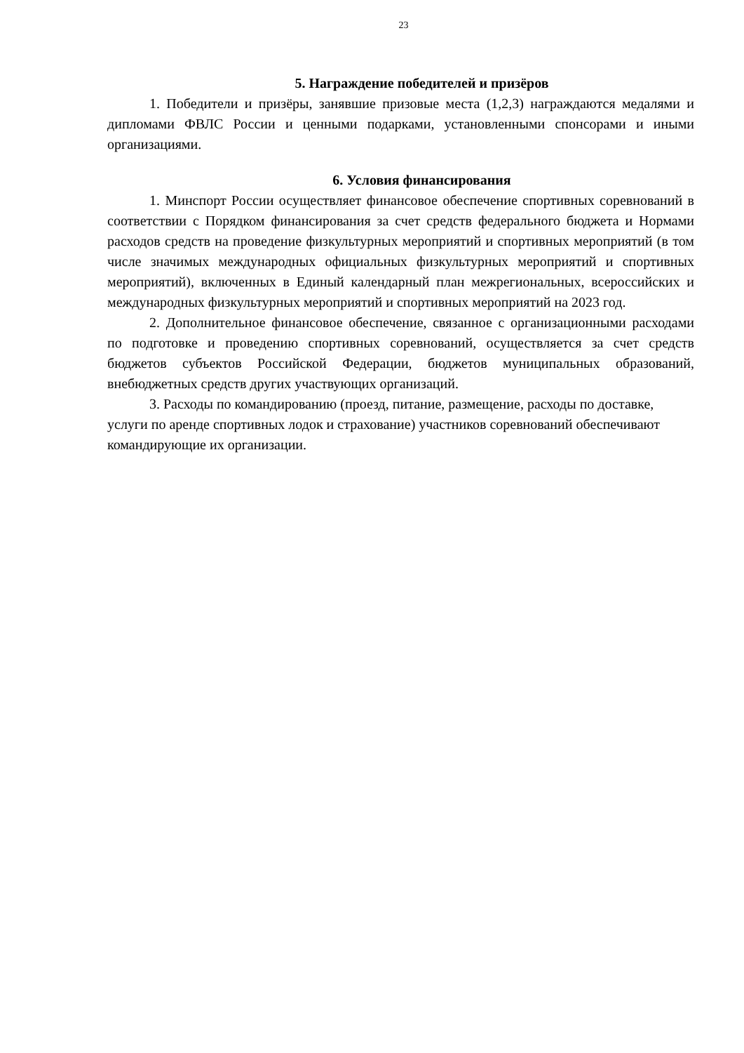23
5. Награждение победителей и призёров
1. Победители и призёры, занявшие призовые места (1,2,3) награждаются медалями и дипломами ФВЛС России и ценными подарками, установленными спонсорами и иными организациями.
6. Условия финансирования
1. Минспорт России осуществляет финансовое обеспечение спортивных соревнований в соответствии с Порядком финансирования за счет средств федерального бюджета и Нормами расходов средств на проведение физкультурных мероприятий и спортивных мероприятий (в том числе значимых международных официальных физкультурных мероприятий и спортивных мероприятий), включенных в Единый календарный план межрегиональных, всероссийских и международных физкультурных мероприятий и спортивных мероприятий на 2023 год.
2. Дополнительное финансовое обеспечение, связанное с организационными расходами по подготовке и проведению спортивных соревнований, осуществляется за счет средств бюджетов субъектов Российской Федерации, бюджетов муниципальных образований, внебюджетных средств других участвующих организаций.
3. Расходы по командированию (проезд, питание, размещение, расходы по доставке, услуги по аренде спортивных лодок и страхование) участников соревнований обеспечивают командирующие их организации.